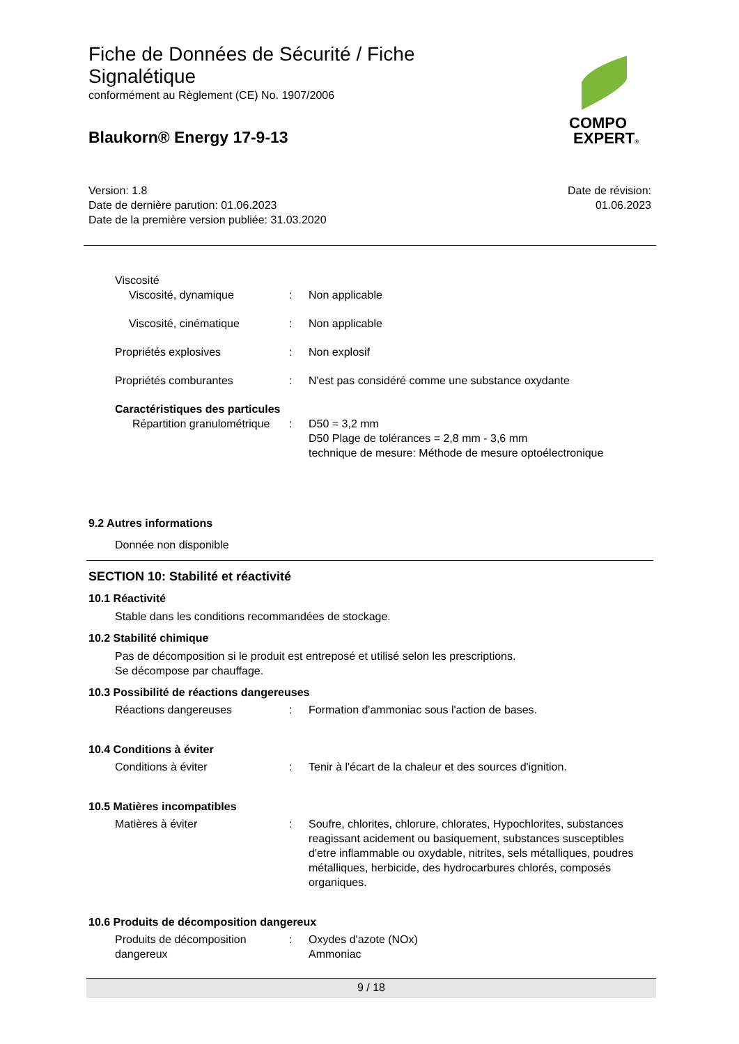Fiche de Données de Sécurité / Fiche Signalétique
conformément au Règlement (CE) No. 1907/2006
Blaukorn® Energy 17-9-13
COMPO
EXPERT®
Version: 1.8
Date de dernière parution: 01.06.2023
Date de la première version publiée: 31.03.2020
Date de révision:
01.06.2023
Viscosité
Viscosité, dynamique : Non applicable
Viscosité, cinématique : Non applicable
Propriétés explosives : Non explosif
Propriétés comburantes : N'est pas considéré comme une substance oxydante
Caractéristiques des particules
Répartition granulométrique
: D50 = 3,2 mm
D50 Plage de tolérances = 2,8 mm - 3,6 mm
technique de mesure: Méthode de mesure optoélectronique
9.2 Autres informations
Donnée non disponible
SECTION 10: Stabilité et réactivité
10.1 Réactivité
Stable dans les conditions recommandées de stockage.
10.2 Stabilité chimique
Pas de décomposition si le produit est entreposé et utilisé selon les prescriptions.
Se décompose par chauffage.
10.3 Possibilité de réactions dangereuses
Réactions dangereuses : Formation d'ammoniac sous l'action de bases.
10.4 Conditions à éviter
Conditions à éviter : Tenir à l'écart de la chaleur et des sources d'ignition.
10.5 Matières incompatibles
Matières à éviter : Soufre, chlorites, chlorure, chlorates, Hypochlorites, substances reagissant acidement ou basiquement, substances susceptibles d'etre inflammable ou oxydable, nitrites, sels métalliques, poudres métalliques, herbicide, des hydrocarbures chlorés, composés organiques.
10.6 Produits de décomposition dangereux
Produits de décomposition dangereux
: Oxydes d'azote (NOx)
Ammoniac
9 / 18